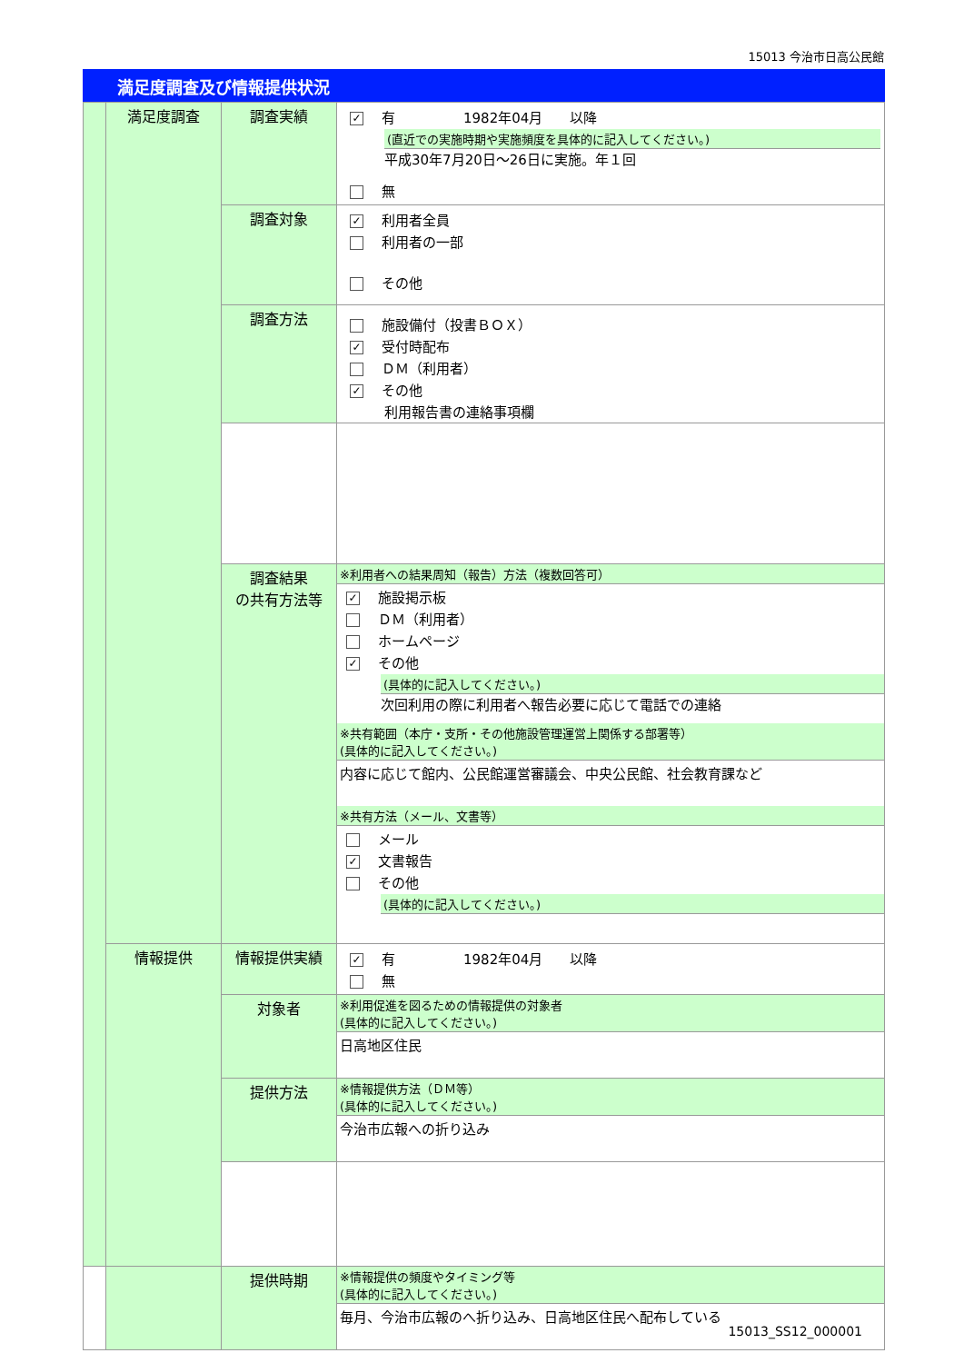15013 今治市日高公民館
満足度調査及び情報提供状況
| | 満足度調査 | 調査実績 | ✓ 有 1982年04月 以降 (直近での実施時期や実施頻度を具体的に記入してください。) 平成30年7月20日～26日に実施。年１回 無 |
| | | 調査対象 | ✓ 利用者全員 利用者の一部 その他 |
| | | 調査方法 | 施設備付（投書ＢＯＸ） ✓ 受付時配布 ＤＭ（利用者） ✓ その他 利用報告書の連絡事項欄 |
| | | 調査結果 の共有方法等 | ※利用者への結果周知（報告）方法（複数回答可） ✓ 施設掲示板 ＤＭ（利用者） ホームページ ✓ その他 (具体的に記入してください。) 次回利用の際に利用者へ報告必要に応じて電話での連絡 ※共有範囲（本庁・支所・その他施設管理運営上関係する部署等） (具体的に記入してください。) 内容に応じて館内、公民館運営審議会、中央公民館、社会教育課など ※共有方法（メール、文書等） メール ✓ 文書報告 その他 (具体的に記入してください。) |
| | 情報提供 | 情報提供実績 | ✓ 有 1982年04月 以降 無 |
| | | 対象者 | ※利用促進を図るための情報提供の対象者 (具体的に記入してください。) 日高地区住民 |
| | | 提供方法 | ※情報提供方法（ＤＭ等） (具体的に記入してください。) 今治市広報への折り込み |
| | | 提供時期 | ※情報提供の頻度やタイミング等 (具体的に記入してください。) 毎月、今治市広報のへ折り込み、日高地区住民へ配布している |
15013_SS12_000001